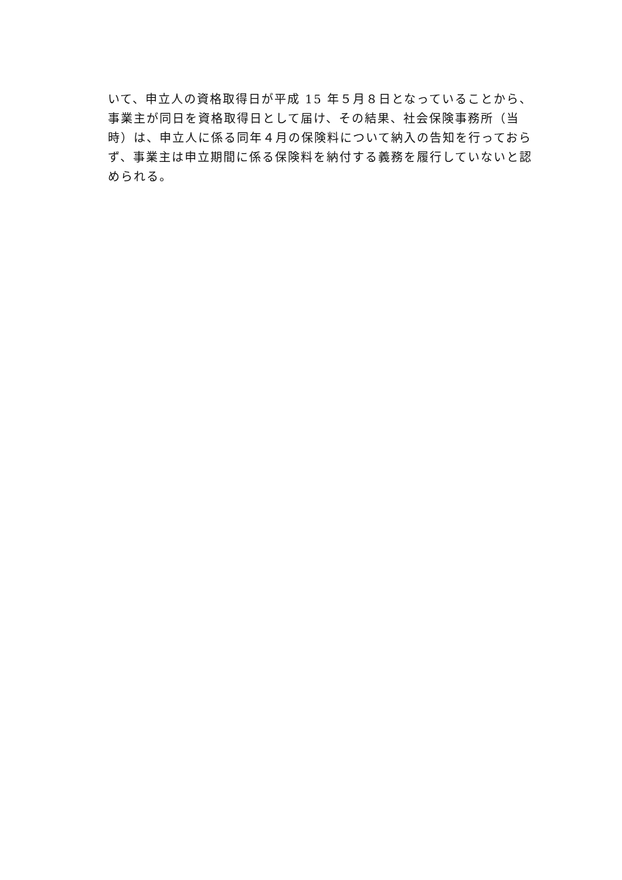いて、申立人の資格取得日が平成 15 年５月８日となっていることから、
事業主が同日を資格取得日として届け、その結果、社会保険事務所（当
時）は、申立人に係る同年４月の保険料について納入の告知を行っておら
ず、事業主は申立期間に係る保険料を納付する義務を履行していないと認
められる。